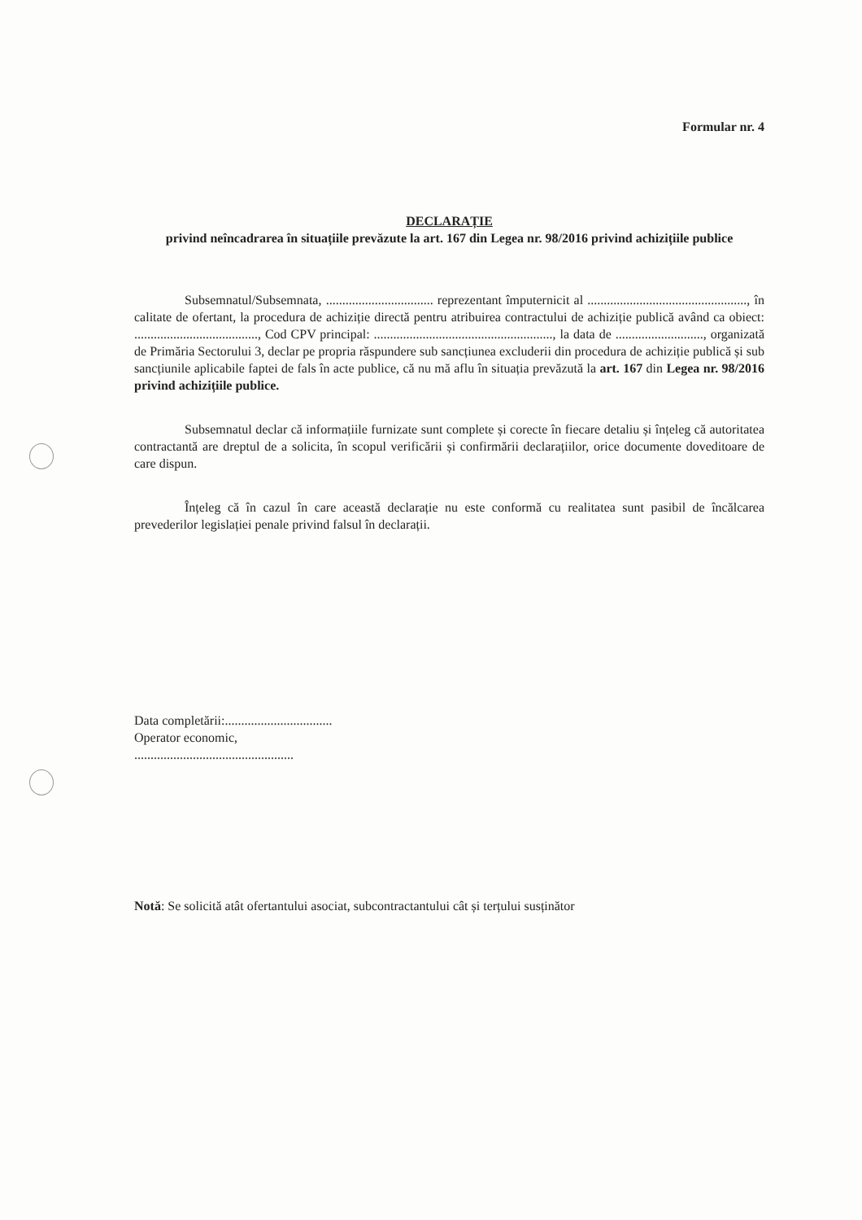Formular nr. 4
DECLARAȚIE
privind neîncadrarea în situațiile prevăzute la art. 167 din Legea nr. 98/2016 privind achizițiile publice
Subsemnatul/Subsemnata, ................................. reprezentant împuternicit al ................................................., în calitate de ofertant, la procedura de achiziție directă pentru atribuirea contractului de achiziție publică având ca obiect: ......................................, Cod CPV principal: ......................................................., la data de ..........................., organizată de Primăria Sectorului 3, declar pe propria răspundere sub sancțiunea excluderii din procedura de achiziție publică și sub sancțiunile aplicabile faptei de fals în acte publice, că nu mă aflu în situația prevăzută la art. 167 din Legea nr. 98/2016 privind achizițiile publice.
Subsemnatul declar că informațiile furnizate sunt complete și corecte în fiecare detaliu și înțeleg că autoritatea contractantă are dreptul de a solicita, în scopul verificării și confirmării declarațiilor, orice documente doveditoare de care dispun.
Înțeleg că în cazul în care această declarație nu este conformă cu realitatea sunt pasibil de încălcarea prevederilor legislației penale privind falsul în declarații.
Data completării:.................................
Operator economic,
.................................................
Notă: Se solicită atât ofertantului asociat, subcontractantului cât și terțului susținător